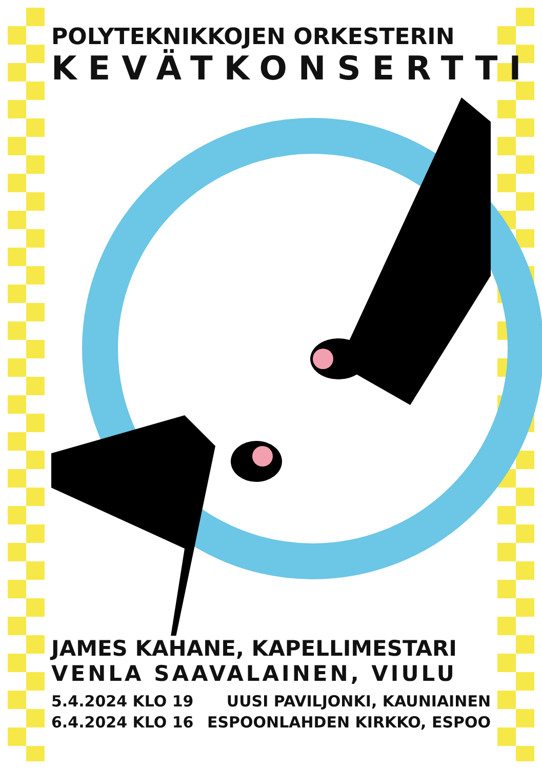POLYTEKNIKKOJEN ORKESTERIN
KEVÄTKONSERTTI
JAMES KAHANE, KAPELLIMESTARI
VENLA SAAVALAINEN, VIULU
5.4.2024 KLO 19 UUSI PAVILJONKI, KAUNIAINEN
6.4.2024 KLO 16 ESPOONLAHDEN KIRKKO, ESPOO